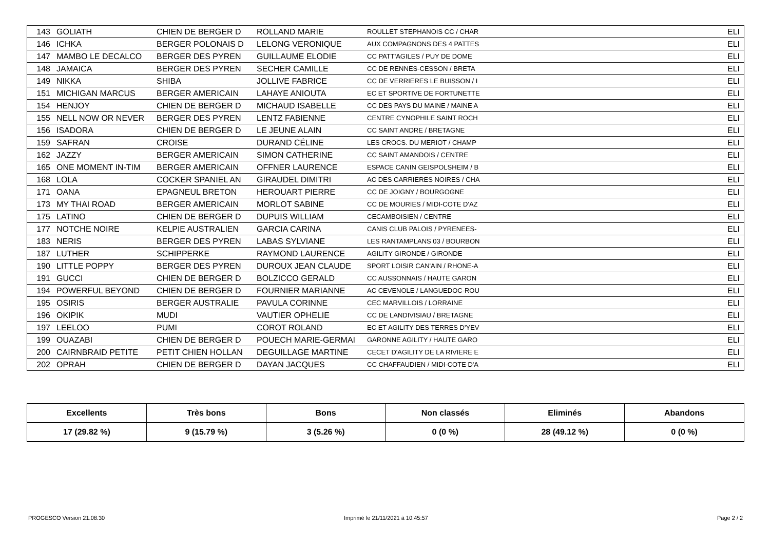| 143 | GOLIATH | CHIEN DE BERGER D | ROLLAND MARIE | ROULLET STEPHANOIS CC / CHAR | ELI |
| 146 | ICHKA | BERGER POLONAIS D | LELONG VERONIQUE | AUX COMPAGNONS DES 4 PATTES | ELI |
| 147 | MAMBO LE DECALCO | BERGER DES PYREN | GUILLAUME ELODIE | CC PATT'AGILES / PUY DE DOME | ELI |
| 148 | JAMAICA | BERGER DES PYREN | SECHER CAMILLE | CC DE RENNES-CESSON / BRETA | ELI |
| 149 | NIKKA | SHIBA | JOLLIVE FABRICE | CC DE VERRIERES LE BUISSON / I | ELI |
| 151 | MICHIGAN MARCUS | BERGER AMERICAIN | LAHAYE ANIOUTA | EC ET SPORTIVE DE FORTUNETTE | ELI |
| 154 | HENJOY | CHIEN DE BERGER D | MICHAUD ISABELLE | CC DES PAYS DU MAINE / MAINE A | ELI |
| 155 | NELL NOW OR NEVER | BERGER DES PYREN | LENTZ FABIENNE | CENTRE CYNOPHILE SAINT ROCH | ELI |
| 156 | ISADORA | CHIEN DE BERGER D | LE JEUNE ALAIN | CC SAINT ANDRE / BRETAGNE | ELI |
| 159 | SAFRAN | CROISE | DURAND CÉLINE | LES CROCS. DU MERIOT / CHAMP | ELI |
| 162 | JAZZY | BERGER AMERICAIN | SIMON CATHERINE | CC SAINT AMANDOIS / CENTRE | ELI |
| 165 | ONE MOMENT IN-TIM | BERGER AMERICAIN | OFFNER LAURENCE | ESPACE CANIN GEISPOLSHEIM / B | ELI |
| 168 | LOLA | COCKER SPANIEL AN | GIRAUDEL DIMITRI | AC DES CARRIERES NOIRES / CHA | ELI |
| 171 | OANA | EPAGNEUL BRETON | HEROUART PIERRE | CC DE JOIGNY / BOURGOGNE | ELI |
| 173 | MY THAI ROAD | BERGER AMERICAIN | MORLOT SABINE | CC DE MOURIES / MIDI-COTE D'AZ | ELI |
| 175 | LATINO | CHIEN DE BERGER D | DUPUIS WILLIAM | CECAMBOISIEN / CENTRE | ELI |
| 177 | NOTCHE NOIRE | KELPIE AUSTRALIEN | GARCIA CARINA | CANIS CLUB PALOIS / PYRENEES- | ELI |
| 183 | NERIS | BERGER DES PYREN | LABAS SYLVIANE | LES RANTAMPLANS 03 / BOURBON | ELI |
| 187 | LUTHER | SCHIPPERKE | RAYMOND LAURENCE | AGILITY GIRONDE / GIRONDE | ELI |
| 190 | LITTLE POPPY | BERGER DES PYREN | DUROUX JEAN CLAUDE | SPORT LOISIR CAN'AIN / RHONE-A | ELI |
| 191 | GUCCI | CHIEN DE BERGER D | BOLZICCO GERALD | CC AUSSONNAIS / HAUTE GARON | ELI |
| 194 | POWERFUL BEYOND | CHIEN DE BERGER D | FOURNIER MARIANNE | AC CEVENOLE / LANGUEDOC-ROU | ELI |
| 195 | OSIRIS | BERGER AUSTRALIE | PAVULA CORINNE | CEC MARVILLOIS / LORRAINE | ELI |
| 196 | OKIPIK | MUDI | VAUTIER OPHELIE | CC DE LANDIVISIAU / BRETAGNE | ELI |
| 197 | LEELOO | PUMI | COROT ROLAND | EC ET AGILITY DES TERRES D'YEV | ELI |
| 199 | OUAZABI | CHIEN DE BERGER D | POUECH MARIE-GERMAI | GARONNE AGILITY / HAUTE GARO | ELI |
| 200 | CAIRNBRAID PETITE | PETIT CHIEN HOLLAN | DEGUILLAGE MARTINE | CECET D'AGILITY DE LA RIVIERE E | ELI |
| 202 | OPRAH | CHIEN DE BERGER D | DAYAN JACQUES | CC CHAFFAUDIEN / MIDI-COTE D'A | ELI |
| Excellents | Très bons | Bons | Non classés | Eliminés | Abandons |
| --- | --- | --- | --- | --- | --- |
| 17 (29.82 %) | 9 (15.79 %) | 3 (5.26 %) | 0 (0 %) | 28 (49.12 %) | 0 (0 %) |
PROGESCO Version 21.08.30
Imprimé le 21/11/2021 à 10:45:57
Page 2 / 2